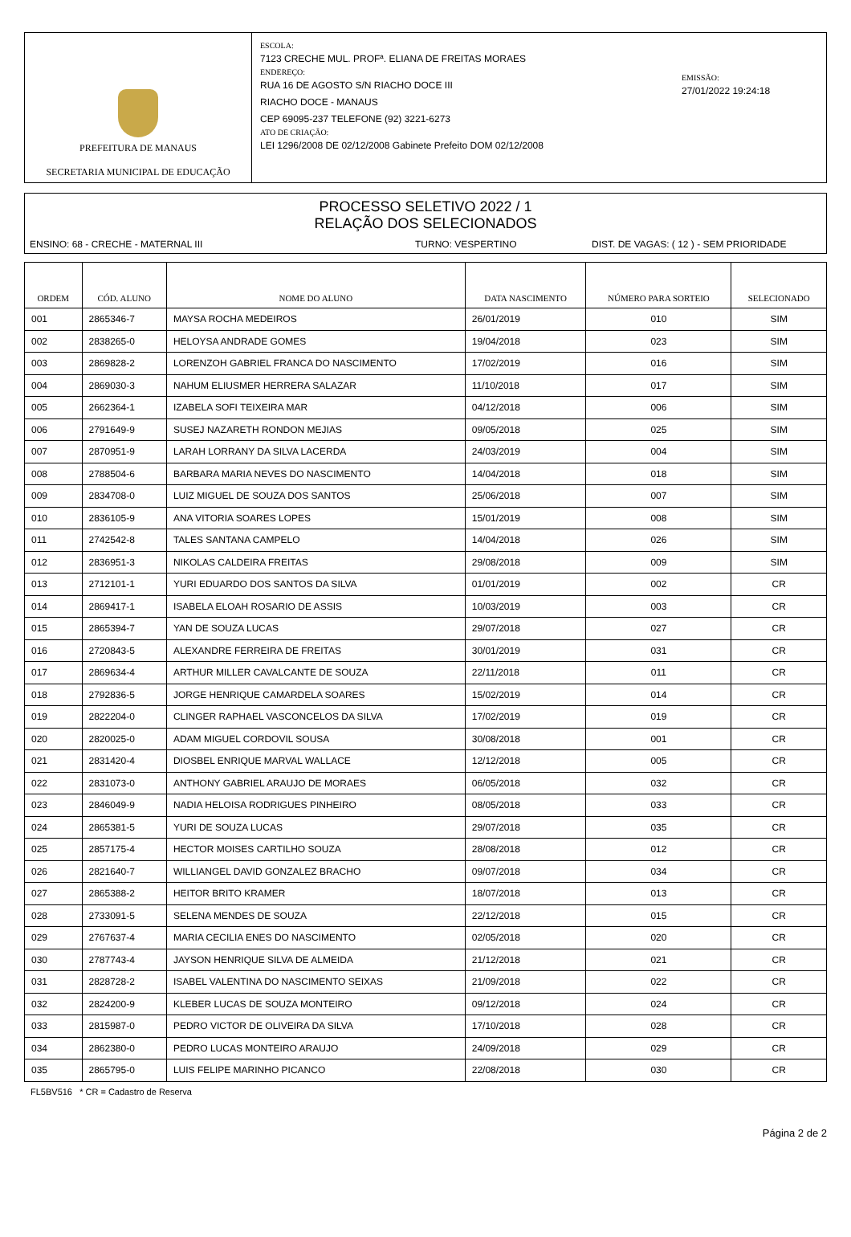PREFEITURA DE MANAUS
SECRETARIA MUNICIPAL DE EDUCAÇÃO
ESCOLA:
7123 CRECHE MUL. PROFª. ELIANA DE FREITAS MORAES
ENDEREÇO:
RUA 16 DE AGOSTO S/N RIACHO DOCE III
RIACHO DOCE - MANAUS
CEP 69095-237 TELEFONE (92) 3221-6273
ATO DE CRIAÇÃO:
LEI 1296/2008 DE 02/12/2008 Gabinete Prefeito DOM 02/12/2008
EMISSÃO:
27/01/2022 19:24:18
PROCESSO SELETIVO 2022 / 1
RELAÇÃO DOS SELECIONADOS
ENSINO: 68 - CRECHE - MATERNAL III TURNO: VESPERTINO DIST. DE VAGAS: ( 12 ) - SEM PRIORIDADE
| ORDEM | CÓD. ALUNO | NOME DO ALUNO | DATA NASCIMENTO | NÚMERO PARA SORTEIO | SELECIONADO |
| --- | --- | --- | --- | --- | --- |
| 001 | 2865346-7 | MAYSA ROCHA MEDEIROS | 26/01/2019 | 010 | SIM |
| 002 | 2838265-0 | HELOYSA ANDRADE GOMES | 19/04/2018 | 023 | SIM |
| 003 | 2869828-2 | LORENZOH GABRIEL FRANCA DO NASCIMENTO | 17/02/2019 | 016 | SIM |
| 004 | 2869030-3 | NAHUM ELIUSMER HERRERA SALAZAR | 11/10/2018 | 017 | SIM |
| 005 | 2662364-1 | IZABELA SOFI TEIXEIRA MAR | 04/12/2018 | 006 | SIM |
| 006 | 2791649-9 | SUSEJ NAZARETH RONDON MEJIAS | 09/05/2018 | 025 | SIM |
| 007 | 2870951-9 | LARAH LORRANY DA SILVA LACERDA | 24/03/2019 | 004 | SIM |
| 008 | 2788504-6 | BARBARA MARIA NEVES DO NASCIMENTO | 14/04/2018 | 018 | SIM |
| 009 | 2834708-0 | LUIZ MIGUEL DE SOUZA DOS SANTOS | 25/06/2018 | 007 | SIM |
| 010 | 2836105-9 | ANA VITORIA SOARES LOPES | 15/01/2019 | 008 | SIM |
| 011 | 2742542-8 | TALES SANTANA CAMPELO | 14/04/2018 | 026 | SIM |
| 012 | 2836951-3 | NIKOLAS CALDEIRA FREITAS | 29/08/2018 | 009 | SIM |
| 013 | 2712101-1 | YURI EDUARDO DOS SANTOS DA SILVA | 01/01/2019 | 002 | CR |
| 014 | 2869417-1 | ISABELA ELOAH ROSARIO DE ASSIS | 10/03/2019 | 003 | CR |
| 015 | 2865394-7 | YAN DE SOUZA LUCAS | 29/07/2018 | 027 | CR |
| 016 | 2720843-5 | ALEXANDRE FERREIRA DE FREITAS | 30/01/2019 | 031 | CR |
| 017 | 2869634-4 | ARTHUR MILLER CAVALCANTE DE SOUZA | 22/11/2018 | 011 | CR |
| 018 | 2792836-5 | JORGE HENRIQUE CAMARDELA SOARES | 15/02/2019 | 014 | CR |
| 019 | 2822204-0 | CLINGER RAPHAEL VASCONCELOS DA SILVA | 17/02/2019 | 019 | CR |
| 020 | 2820025-0 | ADAM MIGUEL CORDOVIL SOUSA | 30/08/2018 | 001 | CR |
| 021 | 2831420-4 | DIOSBEL ENRIQUE MARVAL WALLACE | 12/12/2018 | 005 | CR |
| 022 | 2831073-0 | ANTHONY GABRIEL ARAUJO DE MORAES | 06/05/2018 | 032 | CR |
| 023 | 2846049-9 | NADIA HELOISA RODRIGUES PINHEIRO | 08/05/2018 | 033 | CR |
| 024 | 2865381-5 | YURI DE SOUZA LUCAS | 29/07/2018 | 035 | CR |
| 025 | 2857175-4 | HECTOR MOISES CARTILHO SOUZA | 28/08/2018 | 012 | CR |
| 026 | 2821640-7 | WILLIANGEL DAVID GONZALEZ BRACHO | 09/07/2018 | 034 | CR |
| 027 | 2865388-2 | HEITOR BRITO KRAMER | 18/07/2018 | 013 | CR |
| 028 | 2733091-5 | SELENA MENDES DE SOUZA | 22/12/2018 | 015 | CR |
| 029 | 2767637-4 | MARIA CECILIA ENES DO NASCIMENTO | 02/05/2018 | 020 | CR |
| 030 | 2787743-4 | JAYSON HENRIQUE SILVA DE ALMEIDA | 21/12/2018 | 021 | CR |
| 031 | 2828728-2 | ISABEL VALENTINA DO NASCIMENTO SEIXAS | 21/09/2018 | 022 | CR |
| 032 | 2824200-9 | KLEBER LUCAS DE SOUZA MONTEIRO | 09/12/2018 | 024 | CR |
| 033 | 2815987-0 | PEDRO VICTOR DE OLIVEIRA DA SILVA | 17/10/2018 | 028 | CR |
| 034 | 2862380-0 | PEDRO LUCAS MONTEIRO ARAUJO | 24/09/2018 | 029 | CR |
| 035 | 2865795-0 | LUIS FELIPE MARINHO PICANCO | 22/08/2018 | 030 | CR |
FL5BV516 * CR = Cadastro de Reserva
Página 2 de 2